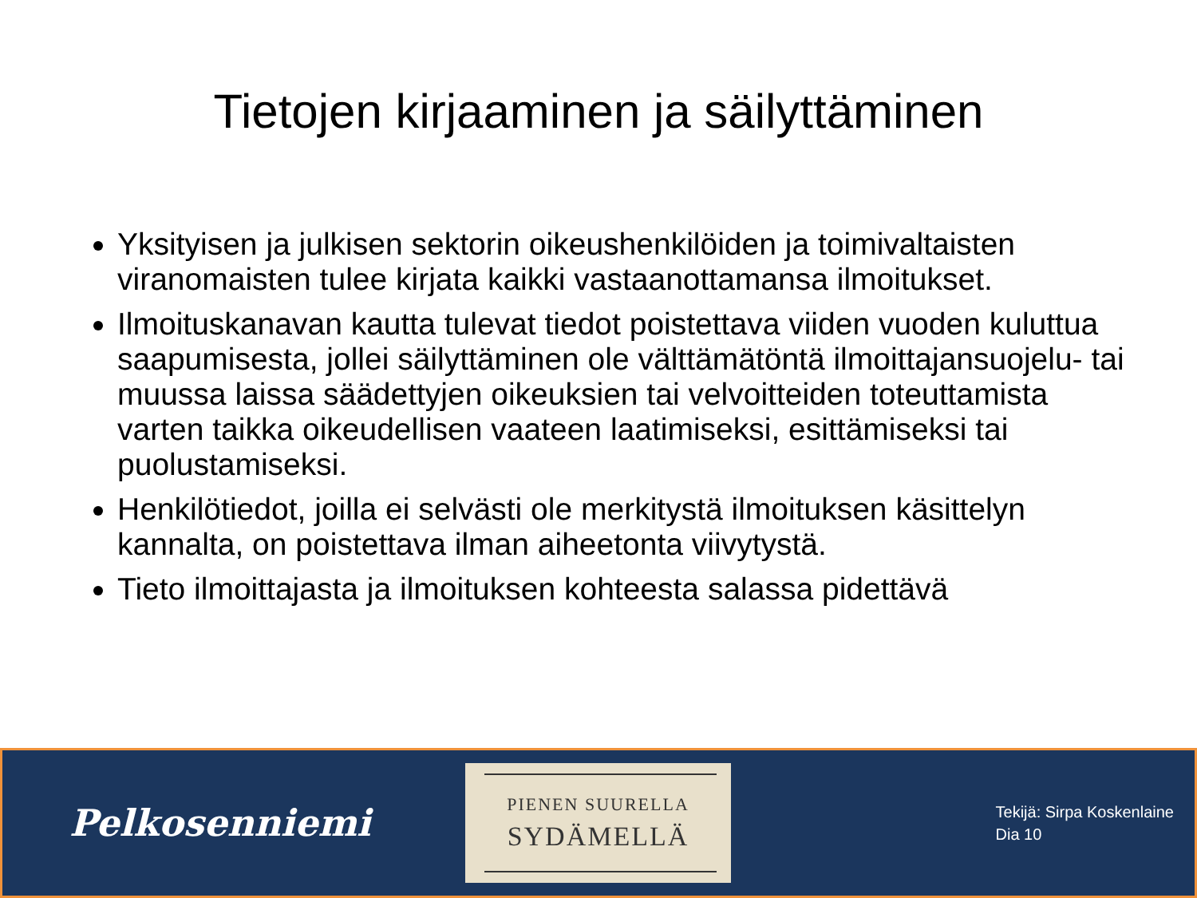Tietojen kirjaaminen ja säilyttäminen
Yksityisen ja julkisen sektorin oikeushenkilöiden ja toimivaltaisten viranomaisten tulee kirjata kaikki vastaanottamansa ilmoitukset.
Ilmoituskanavan kautta tulevat tiedot poistettava viiden vuoden kuluttua saapumisesta, jollei säilyttäminen ole välttämätöntä ilmoittajansuojelu- tai muussa laissa säädettyjen oikeuksien tai velvoitteiden toteuttamista varten taikka oikeudellisen vaateen laatimiseksi, esittämiseksi tai puolustamiseksi.
Henkilötiedot, joilla ei selvästi ole merkitystä ilmoituksen käsittelyn kannalta, on poistettava ilman aiheetonta viivytystä.
Tieto ilmoittajasta ja ilmoituksen kohteesta salassa pidettävä
Pelkosenniemi
PIENEN SUURELLA
SYDÄMELLÄ
Tekijä: Sirpa Koskenlaine
Dia 10